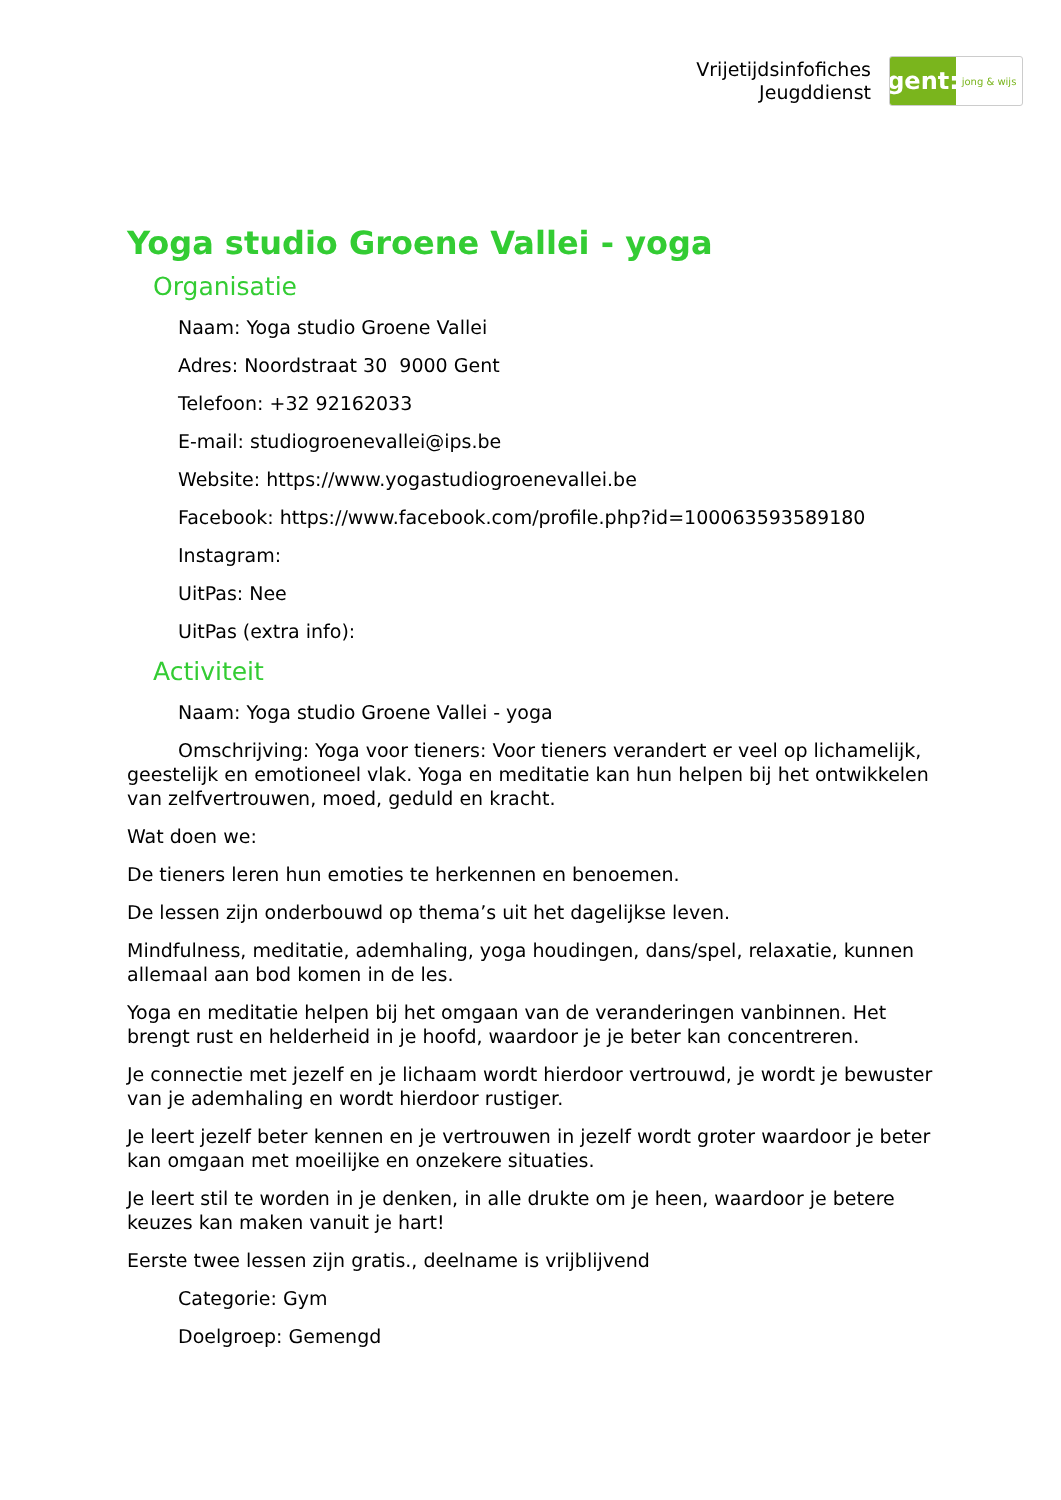Vrijetijdsinfofiches
Jeugddienst
gent:
jong & wijs
Yoga studio Groene Vallei - yoga
Organisatie
Naam: Yoga studio Groene Vallei
Adres: Noordstraat 30 9000 Gent
Telefoon: +32 92162033
E-mail: studiogroenevallei@ips.be
Website: https://www.yogastudiogroenevallei.be
Facebook: https://www.facebook.com/profile.php?id=100063593589180
Instagram:
UitPas: Nee
UitPas (extra info):
Activiteit
Naam: Yoga studio Groene Vallei - yoga
Omschrijving: Yoga voor tieners: Voor tieners verandert er veel op lichamelijk, geestelijk en emotioneel vlak. Yoga en meditatie kan hun helpen bij het ontwikkelen van zelfvertrouwen, moed, geduld en kracht.
Wat doen we:
De tieners leren hun emoties te herkennen en benoemen.
De lessen zijn onderbouwd op thema’s uit het dagelijkse leven.
Mindfulness, meditatie, ademhaling, yoga houdingen, dans/spel, relaxatie, kunnen allemaal aan bod komen in de les.
Yoga en meditatie helpen bij het omgaan van de veranderingen vanbinnen. Het brengt rust en helderheid in je hoofd, waardoor je je beter kan concentreren.
Je connectie met jezelf en je lichaam wordt hierdoor vertrouwd, je wordt je bewuster van je ademhaling en wordt hierdoor rustiger.
Je leert jezelf beter kennen en je vertrouwen in jezelf wordt groter waardoor je beter kan omgaan met moeilijke en onzekere situaties.
Je leert stil te worden in je denken, in alle drukte om je heen, waardoor je betere keuzes kan maken vanuit je hart!
Eerste twee lessen zijn gratis., deelname is vrijblijvend
Categorie: Gym
Doelgroep: Gemengd